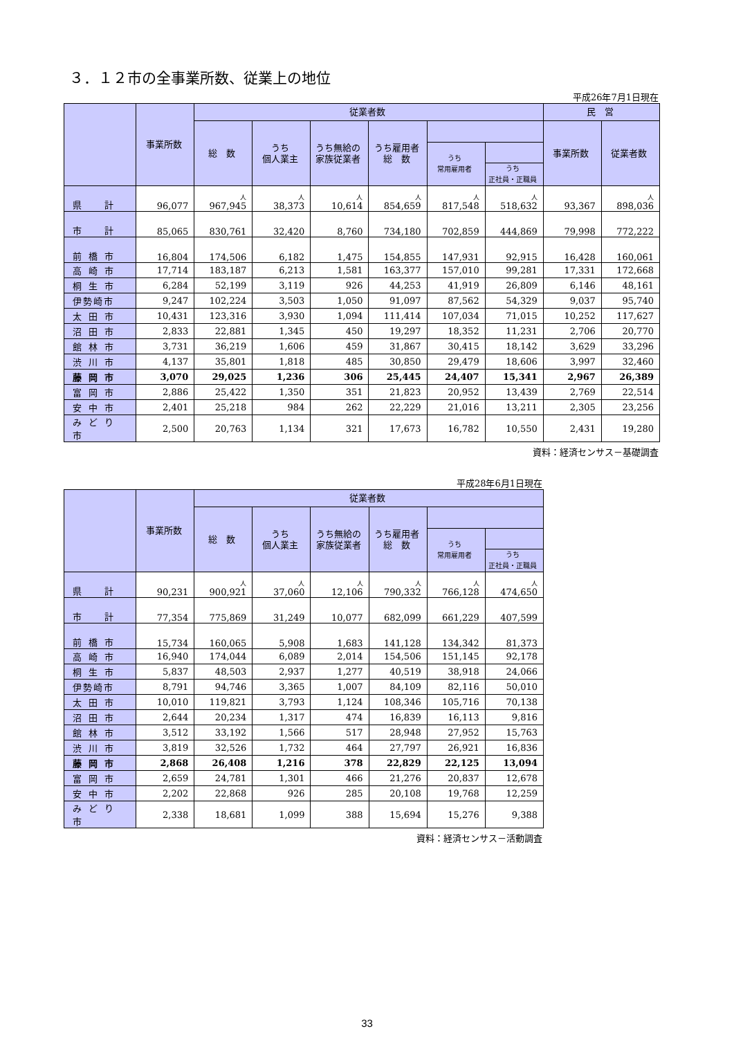３．１２市の全事業所数、従業上の地位
平成26年7月1日現在
| | 事業所数 | 従業者数 | | | | | | 民 営 | |
| --- | --- | --- | --- | --- | --- | --- | --- | --- | --- |
| | | 総 数 | うち 個人業主 | うち無給の 家族従業者 | うち雇用者 総 数 | | | 事業所数 | 従業者数 |
| | | | | | | うち 常用雇用者 | | | |
| | | | | | | | うち 正社員・正職員 | | |
| 県 計 | 96,077 | 人 967,945 | 人 38,373 | 人 10,614 | 人 854,659 | 人 817,548 | 人 518,632 | 93,367 | 人 898,036 |
| 市 計 | 85,065 | 830,761 | 32,420 | 8,760 | 734,180 | 702,859 | 444,869 | 79,998 | 772,222 |
| 前橋市 | 16,804 | 174,506 | 6,182 | 1,475 | 154,855 | 147,931 | 92,915 | 16,428 | 160,061 |
| 高崎市 | 17,714 | 183,187 | 6,213 | 1,581 | 163,377 | 157,010 | 99,281 | 17,331 | 172,668 |
| 桐生市 | 6,284 | 52,199 | 3,119 | 926 | 44,253 | 41,919 | 26,809 | 6,146 | 48,161 |
| 伊勢崎市 | 9,247 | 102,224 | 3,503 | 1,050 | 91,097 | 87,562 | 54,329 | 9,037 | 95,740 |
| 太田市 | 10,431 | 123,316 | 3,930 | 1,094 | 111,414 | 107,034 | 71,015 | 10,252 | 117,627 |
| 沼田市 | 2,833 | 22,881 | 1,345 | 450 | 19,297 | 18,352 | 11,231 | 2,706 | 20,770 |
| 館林市 | 3,731 | 36,219 | 1,606 | 459 | 31,867 | 30,415 | 18,142 | 3,629 | 33,296 |
| 渋川市 | 4,137 | 35,801 | 1,818 | 485 | 30,850 | 29,479 | 18,606 | 3,997 | 32,460 |
| 藤岡市 | 3,070 | 29,025 | 1,236 | 306 | 25,445 | 24,407 | 15,341 | 2,967 | 26,389 |
| 富岡市 | 2,886 | 25,422 | 1,350 | 351 | 21,823 | 20,952 | 13,439 | 2,769 | 22,514 |
| 安中市 | 2,401 | 25,218 | 984 | 262 | 22,229 | 21,016 | 13,211 | 2,305 | 23,256 |
| みどり市 | 2,500 | 20,763 | 1,134 | 321 | 17,673 | 16,782 | 10,550 | 2,431 | 19,280 |
資料：経済センサス－基礎調査
平成28年6月1日現在
| | 事業所数 | 従業者数 | | | | | |
| --- | --- | --- | --- | --- | --- | --- | --- |
| | | 総 数 | うち 個人業主 | うち無給の 家族従業者 | うち雇用者 総 数 | | |
| | | | | | | うち 常用雇用者 | |
| | | | | | | | うち 正社員・正職員 |
| 県 計 | 90,231 | 人 900,921 | 人 37,060 | 人 12,106 | 人 790,332 | 人 766,128 | 人 474,650 |
| 市 計 | 77,354 | 775,869 | 31,249 | 10,077 | 682,099 | 661,229 | 407,599 |
| 前橋市 | 15,734 | 160,065 | 5,908 | 1,683 | 141,128 | 134,342 | 81,373 |
| 高崎市 | 16,940 | 174,044 | 6,089 | 2,014 | 154,506 | 151,145 | 92,178 |
| 桐生市 | 5,837 | 48,503 | 2,937 | 1,277 | 40,519 | 38,918 | 24,066 |
| 伊勢崎市 | 8,791 | 94,746 | 3,365 | 1,007 | 84,109 | 82,116 | 50,010 |
| 太田市 | 10,010 | 119,821 | 3,793 | 1,124 | 108,346 | 105,716 | 70,138 |
| 沼田市 | 2,644 | 20,234 | 1,317 | 474 | 16,839 | 16,113 | 9,816 |
| 館林市 | 3,512 | 33,192 | 1,566 | 517 | 28,948 | 27,952 | 15,763 |
| 渋川市 | 3,819 | 32,526 | 1,732 | 464 | 27,797 | 26,921 | 16,836 |
| 藤岡市 | 2,868 | 26,408 | 1,216 | 378 | 22,829 | 22,125 | 13,094 |
| 富岡市 | 2,659 | 24,781 | 1,301 | 466 | 21,276 | 20,837 | 12,678 |
| 安中市 | 2,202 | 22,868 | 926 | 285 | 20,108 | 19,768 | 12,259 |
| みどり市 | 2,338 | 18,681 | 1,099 | 388 | 15,694 | 15,276 | 9,388 |
資料：経済センサス－活動調査
33